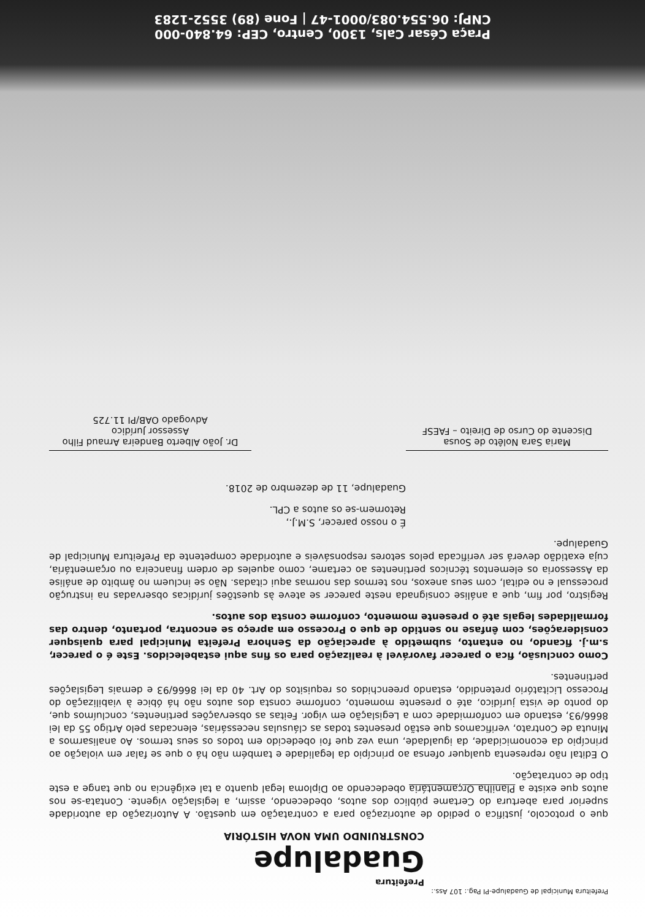Prefeitura Municipal de Guadalupe-PI Pag.: 107 Ass.:
Prefeitura
Guadalupe
CONSTRUINDO UMA NOVA HISTÓRIA
que o protocolo, justifica o pedido de autorização para a contratação em questão. A Autorização da autoridade superior para abertura do Certame público dos autos, obedecendo, assim, a legislação vigente. Contata-se nos autos que existe a Planilha Orçamentária obedecendo ao Diploma legal quanto a tal exigência no que tange a este tipo de contratação.
O Edital não representa qualquer ofensa ao princípio da legalidade e também não há o que se falar em violação ao princípio da economicidade, da igualdade, uma vez que foi obedecido em todos os seus termos. Ao analisarmos a Minuta de Contrato, verificamos que estão presentes todas as cláusulas necessárias, elencadas pelo Artigo 55 da lei 8666/93, estando em conformidade com a Legislação em vigor. Feitas as observações pertinentes, concluímos que, do ponto de vista jurídico, até o presente momento, conforme consta dos autos não há óbice à viabilização do Processo Licitatório pretendido, estando preenchidos os requisitos do Art. 40 da lei 8666/93 e demais Legislações pertinentes.
Como conclusão, fica o parecer favorável à realização para os fins aqui estabelecidos. Este é o parecer, s.m.j. ficando, no entanto, submetido à apreciação da Senhora Prefeita Municipal para quaisquer considerações, com ênfase no sentido de que o Processo em apreço se encontra, portanto, dentro das formalidades legais até o presente momento, conforme consta dos autos.
Registro, por fim, que a análise consignada neste parecer se ateve às questões jurídicas observadas na instrução processual e no edital, com seus anexos, nos termos das normas aqui citadas. Não se incluem no âmbito de análise da Assessoria os elementos técnicos pertinentes ao certame, como aqueles de ordem financeira ou orçamentária, cuja exatidão deverá ser verificada pelos setores responsáveis e autoridade competente da Prefeitura Municipal de Guadalupe.
É o nosso parecer, S.M.J.,
Retornem-se os autos a CPL.
Guadalupe, 11 de dezembro de 2018.
Maria Sara Nolêto de Sousa
Discente do Curso de Direito – FAESF
Dr. João Alberto Bandeira Arnaud Filho
Assessor Jurídico
Advogado OAB/PI 11.725
Praça César Cals, 1300, Centro, CEP: 64.840-000
CNPJ: 06.554.083/0001-47 | Fone (89) 3552-1283